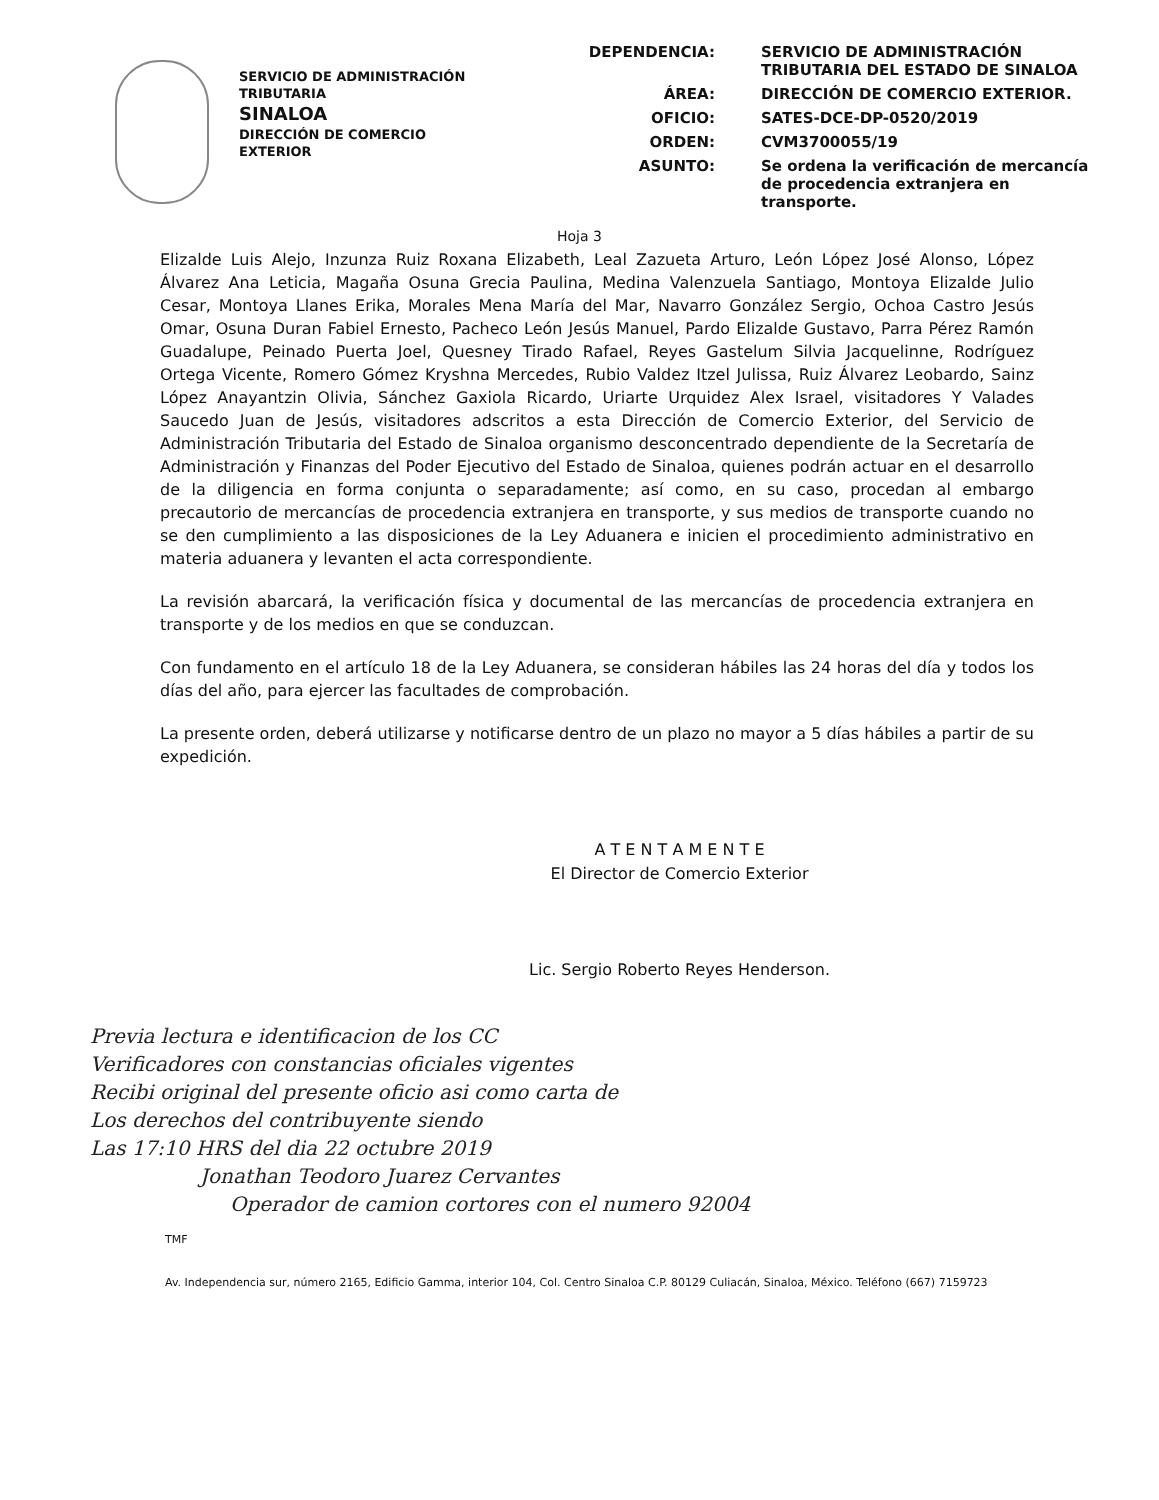SERVICIO DE ADMINISTRACIÓN
TRIBUTARIA
SINALOA
DIRECCIÓN DE COMERCIO
EXTERIOR
| DEPENDENCIA: | SERVICIO DE ADMINISTRACIÓN TRIBUTARIA DEL ESTADO DE SINALOA |
| ÁREA: | DIRECCIÓN DE COMERCIO EXTERIOR. |
| OFICIO: | SATES-DCE-DP-0520/2019 |
| ORDEN: | CVM3700055/19 |
| ASUNTO: | Se ordena la verificación de mercancía de procedencia extranjera en transporte. |
Hoja 3
Elizalde Luis Alejo, Inzunza Ruiz Roxana Elizabeth, Leal Zazueta Arturo, León López José Alonso, López Álvarez Ana Leticia, Magaña Osuna Grecia Paulina, Medina Valenzuela Santiago, Montoya Elizalde Julio Cesar, Montoya Llanes Erika, Morales Mena María del Mar, Navarro González Sergio, Ochoa Castro Jesús Omar, Osuna Duran Fabiel Ernesto, Pacheco León Jesús Manuel, Pardo Elizalde Gustavo, Parra Pérez Ramón Guadalupe, Peinado Puerta Joel, Quesney Tirado Rafael, Reyes Gastelum Silvia Jacquelinne, Rodríguez Ortega Vicente, Romero Gómez Kryshna Mercedes, Rubio Valdez Itzel Julissa, Ruiz Álvarez Leobardo, Sainz López Anayantzin Olivia, Sánchez Gaxiola Ricardo, Uriarte Urquidez Alex Israel, visitadores Y Valades Saucedo Juan de Jesús, visitadores adscritos a esta Dirección de Comercio Exterior, del Servicio de Administración Tributaria del Estado de Sinaloa organismo desconcentrado dependiente de la Secretaría de Administración y Finanzas del Poder Ejecutivo del Estado de Sinaloa, quienes podrán actuar en el desarrollo de la diligencia en forma conjunta o separadamente; así como, en su caso, procedan al embargo precautorio de mercancías de procedencia extranjera en transporte, y sus medios de transporte cuando no se den cumplimiento a las disposiciones de la Ley Aduanera e inicien el procedimiento administrativo en materia aduanera y levanten el acta correspondiente.
La revisión abarcará, la verificación física y documental de las mercancías de procedencia extranjera en transporte y de los medios en que se conduzcan.
Con fundamento en el artículo 18 de la Ley Aduanera, se consideran hábiles las 24 horas del día y todos los días del año, para ejercer las facultades de comprobación.
La presente orden, deberá utilizarse y notificarse dentro de un plazo no mayor a 5 días hábiles a partir de su expedición.
A T E N T A M E N T E
El Director de Comercio Exterior
Lic. Sergio Roberto Reyes Henderson.
Previa lectura e identificacion de los CC
Verificadores con constancias oficiales vigentes
Recibi original del presente oficio asi como carta de
Los derechos del contribuyente siendo
Las 17:10 HRS del dia 22 octubre 2019
Jonathan Teodoro Juarez Cervantes
Operador de camion cortores con el numero 92004
TMF
Av. Independencia sur, número 2165, Edificio Gamma, interior 104, Col. Centro Sinaloa C.P. 80129 Culiacán, Sinaloa, México. Teléfono (667) 7159723